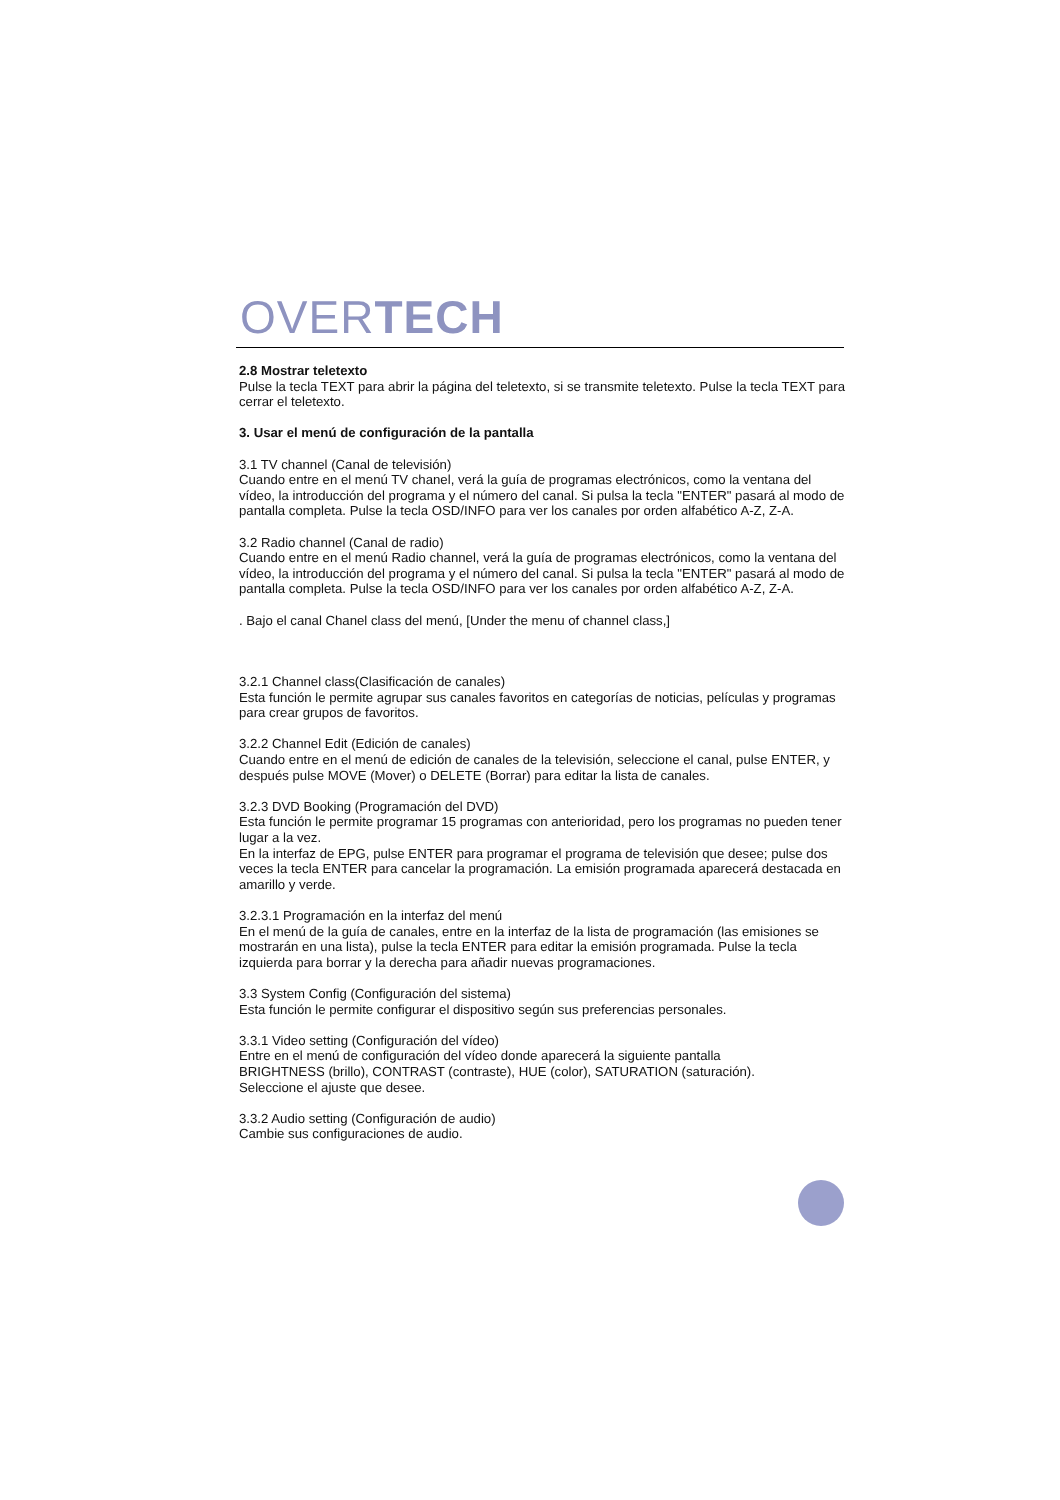OVERTECH
2.8 Mostrar teletexto
Pulse la tecla TEXT para abrir la página del teletexto, si se transmite teletexto. Pulse la tecla TEXT para cerrar el teletexto.
3. Usar el menú de configuración de la pantalla
3.1 TV channel (Canal de televisión)
Cuando entre en el menú TV chanel, verá la guía de programas electrónicos, como la ventana del vídeo, la introducción del programa y el número del canal. Si pulsa la tecla "ENTER" pasará al modo de pantalla completa. Pulse la tecla OSD/INFO para ver los canales por orden alfabético A-Z, Z-A.
3.2 Radio channel (Canal de radio)
Cuando entre en el menú Radio channel, verá la guía de programas electrónicos, como la ventana del vídeo, la introducción del programa y el número del canal. Si pulsa la tecla "ENTER" pasará al modo de pantalla completa. Pulse la tecla OSD/INFO para ver los canales por orden alfabético A-Z, Z-A.
. Bajo el canal Chanel class del menú, [Under the menu of channel class,]
3.2.1 Channel class(Clasificación de canales)
Esta función le permite agrupar sus canales favoritos en categorías de noticias, películas y programas para crear grupos de favoritos.
3.2.2 Channel Edit (Edición de canales)
Cuando entre en el menú de edición de canales de la televisión, seleccione el canal, pulse ENTER, y después pulse MOVE (Mover) o DELETE (Borrar) para editar la lista de canales.
3.2.3 DVD Booking (Programación del DVD)
Esta función le permite programar 15 programas con anterioridad, pero los programas no pueden tener lugar a la vez.
En la interfaz de EPG, pulse ENTER para programar el programa de televisión que desee; pulse dos veces la tecla ENTER para cancelar la programación. La emisión programada aparecerá destacada en amarillo y verde.
3.2.3.1 Programación en la interfaz del menú
En el menú de la guía de canales, entre en la interfaz de la lista de programación (las emisiones se mostrarán en una lista), pulse la tecla ENTER para editar la emisión programada. Pulse la tecla izquierda para borrar y la derecha para añadir nuevas programaciones.
3.3 System Config (Configuración del sistema)
Esta función le permite configurar el dispositivo según sus preferencias personales.
3.3.1 Video setting (Configuración del vídeo)
Entre en el menú de configuración del vídeo donde aparecerá la siguiente pantalla
BRIGHTNESS (brillo), CONTRAST (contraste), HUE (color), SATURATION (saturación).
Seleccione el ajuste que desee.
3.3.2 Audio setting (Configuración de audio)
Cambie sus configuraciones de audio.